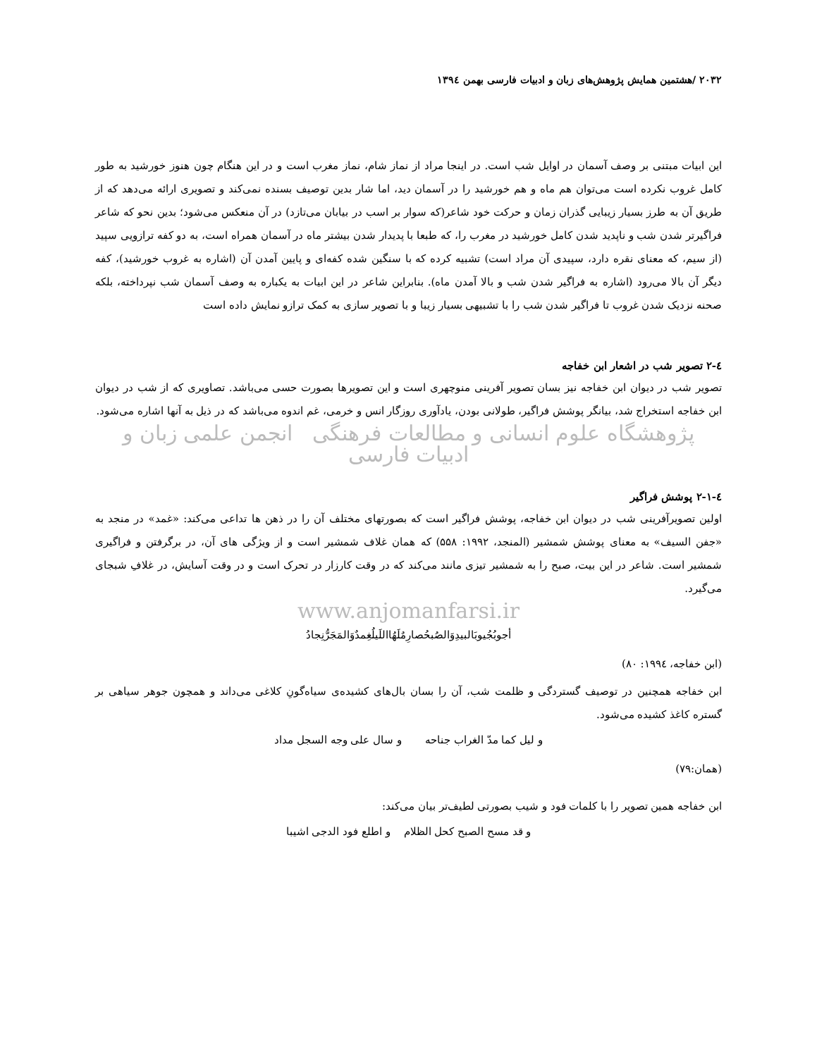۲۰۳۲ /هشتمین همایش پژوهش‌های زبان و ادبیات فارسی بهمن ۱۳۹٤
این ابیات مبتنی بر وصف آسمان در اوایل شب است. در اینجا مراد از نماز شام، نماز مغرب است و در این هنگام چون هنوز خورشید به طور کامل غروب نکرده است می‌توان هم ماه و هم خورشید را در آسمان دید، اما شار بدین توصیف بسنده نمی‌کند و تصویری ارائه می‌دهد که از طریق آن به طرز بسیار زیبایی گذران زمان و حرکت خود شاعر(که سوار بر اسب در بیابان می‌تازد) در آن منعکس می‌شود؛ بدین نحو که شاعر فراگیرتر شدن شب و ناپدید شدن کامل خورشید در مغرب را، که طبعا با پدیدار شدن بیشتر ماه در آسمان همراه است، به دو کفه ترازویی سپید (از سیم، که معنای نقره دارد، سپیدی آن مراد است) تشبیه کرده که با سنگین شده کفه‌ای و پایین آمدن آن (اشاره به غروب خورشید)، کفه دیگر آن بالا می‌رود (اشاره به فراگیر شدن شب و بالا آمدن ماه). بنابراین شاعر در این ابیات به یکباره به وصف آسمان شب نپرداخته، بلکه صحنه نزدیک شدن غروب تا فراگیر شدن شب را با تشبیهی بسیار زیبا و با تصویر سازی به کمک ترازو نمایش داده است
٤-۲ تصویر شب در اشعار ابن خفاجه
تصویر شب در دیوان ابن خفاجه نیز بسان تصویر آفرینی منوچهری است و این تصویرها بصورت حسی می‌باشد. تصاویری که از شب در دیوان ابن خفاجه استخراج شد، بیانگر پوشش فراگیر، طولانی بودن، یادآوری روزگار انس و خرمی، غم اندوه می‌باشد که در ذیل به آنها اشاره می‌شود.
پژوهشگاه علوم انسانی و مطالعات فرهنگی انجمن علمی زبان و ادبیات فارسی
٤-۲-۱ پوشش فراگیر
اولین تصویرآفرینی شب در دیوان ابن خفاجه، پوشش فراگیر است که بصورتهای مختلف آن را در ذهن ها تداعی می‌کند: «غمد» در منجد به «جفن السیف» به معنای پوشش شمشیر (المنجد، ۱۹۹۲: ۵۵۸) که همان غلاف شمشیر است و از ویژگی های آن، در برگرفتن و فراگیری شمشیر است. شاعر در این بیت، صبح را به شمشیر تیزی مانند می‌کند که در وقت کارزار در تحرک است و در وقت آسایش، در غلافِ شبجای می‌گیرد.
www.anjomanfarsi.ir
أجوبُجُیوبَالبیدِوَالصُبحُصارِمٌلَهُااللَیلُغِمدٌوَالمَجَرُّنِجادُ
(ابن خفاجه، ۱۹۹٤: ۸۰)
ابن خفاجه همچنین در توصیف گستردگی و ظلمت شب، آن را بسان بال‌های کشیده‌ی سیاه‌گونِ کلاغی می‌داند و همچون جوهر سیاهی بر گستره کاغذ کشیده می‌شود.
و لیل کما مدّ الغراب جناحه و سال علی وجه السجل مداد
(همان:۷۹)
ابن خفاجه همین تصویر را با کلمات فود و شیب بصورتی لطیف‌تر بیان می‌کند:
و قد مسح الصبح کحل الظلام و اطلع فود الدجی اشیبا